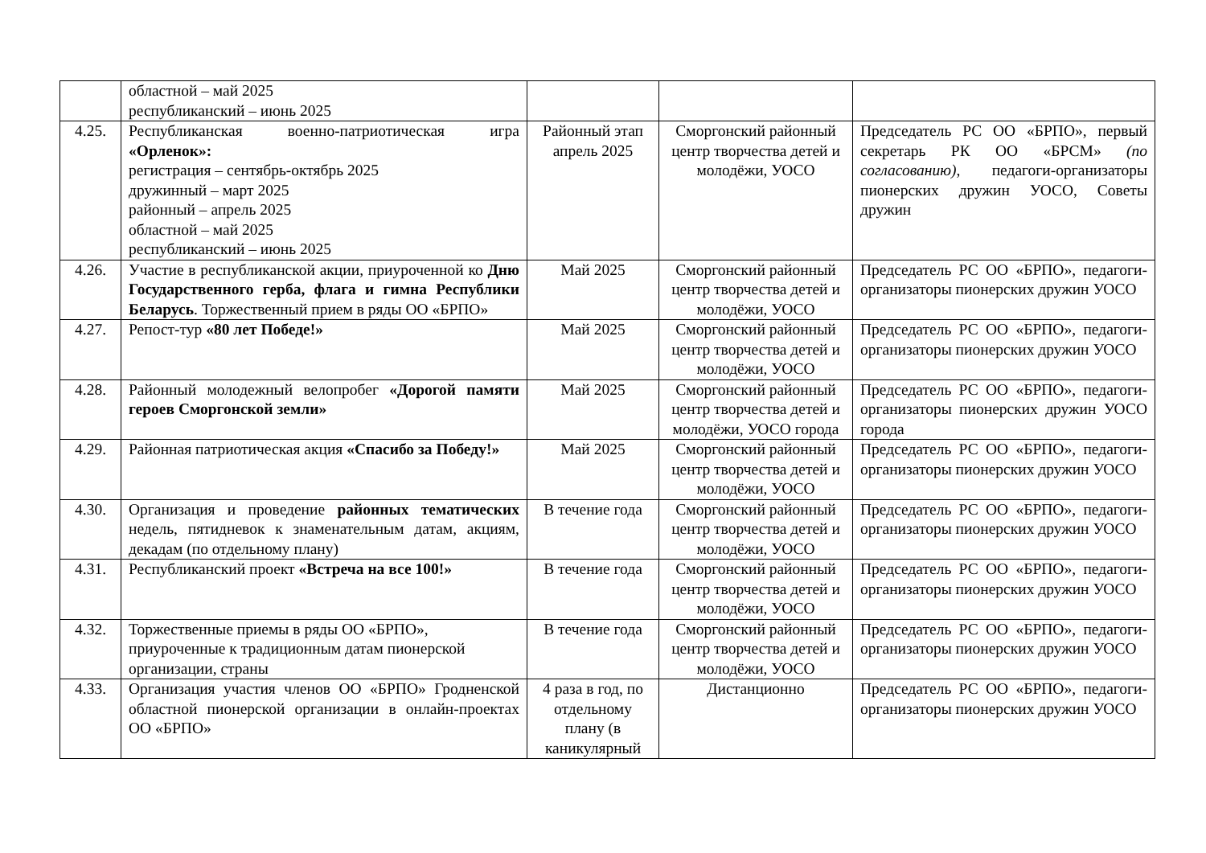| | областной – май 2025 республиканский – июнь 2025 | | | |
| 4.25. | Республиканская военно-патриотическая игра «Орленок»: регистрация – сентябрь-октябрь 2025 дружинный – март 2025 районный – апрель 2025 областной – май 2025 республиканский – июнь 2025 | Районный этап апрель 2025 | Сморгонский районный центр творчества детей и молодёжи, УОСО | Председатель РС ОО «БРПО», первый секретарь РК ОО «БРСМ» (по согласованию) , педагоги-организаторы пионерских дружин УОСО, Советы дружин |
| 4.26. | Участие в республиканской акции, приуроченной ко Дню Государственного герба, флага и гимна Республики Беларусь . Торжественный прием в ряды ОО «БРПО» | Май 2025 | Сморгонский районный центр творчества детей и молодёжи, УОСО | Председатель РС ОО «БРПО», педагоги-организаторы пионерских дружин УОСО |
| 4.27. | Репост-тур «80 лет Победе!» | Май 2025 | Сморгонский районный центр творчества детей и молодёжи, УОСО | Председатель РС ОО «БРПО», педагоги-организаторы пионерских дружин УОСО |
| 4.28. | Районный молодежный велопробег «Дорогой памяти героев Сморгонской земли» | Май 2025 | Сморгонский районный центр творчества детей и молодёжи, УОСО города | Председатель РС ОО «БРПО», педагоги-организаторы пионерских дружин УОСО города |
| 4.29. | Районная патриотическая акция «Спасибо за Победу!» | Май 2025 | Сморгонский районный центр творчества детей и молодёжи, УОСО | Председатель РС ОО «БРПО», педагоги-организаторы пионерских дружин УОСО |
| 4.30. | Организация и проведение районных тематических недель, пятидневок к знаменательным датам, акциям, декадам (по отдельному плану) | В течение года | Сморгонский районный центр творчества детей и молодёжи, УОСО | Председатель РС ОО «БРПО», педагоги-организаторы пионерских дружин УОСО |
| 4.31. | Республиканский проект «Встреча на все 100!» | В течение года | Сморгонский районный центр творчества детей и молодёжи, УОСО | Председатель РС ОО «БРПО», педагоги-организаторы пионерских дружин УОСО |
| 4.32. | Торжественные приемы в ряды ОО «БРПО», приуроченные к традиционным датам пионерской организации, страны | В течение года | Сморгонский районный центр творчества детей и молодёжи, УОСО | Председатель РС ОО «БРПО», педагоги-организаторы пионерских дружин УОСО |
| 4.33. | Организация участия членов ОО «БРПО» Гродненской областной пионерской организации в онлайн-проектах ОО «БРПО» | 4 раза в год, по отдельному плану (в каникулярный | Дистанционно | Председатель РС ОО «БРПО», педагоги-организаторы пионерских дружин УОСО |